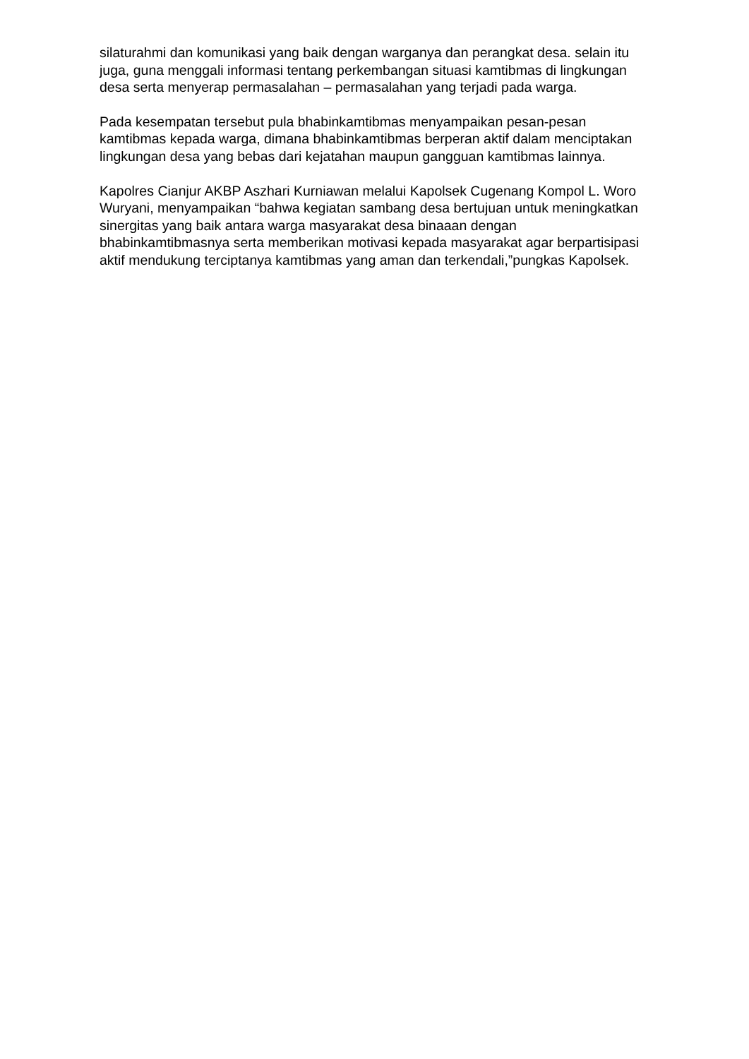silaturahmi dan komunikasi yang baik dengan warganya dan perangkat desa. selain itu juga, guna menggali informasi tentang perkembangan situasi kamtibmas di lingkungan desa serta menyerap permasalahan – permasalahan yang terjadi pada warga.
Pada kesempatan tersebut pula bhabinkamtibmas menyampaikan pesan-pesan kamtibmas kepada warga, dimana bhabinkamtibmas berperan aktif dalam menciptakan lingkungan desa yang bebas dari kejatahan maupun gangguan kamtibmas lainnya.
Kapolres Cianjur AKBP Aszhari Kurniawan melalui Kapolsek Cugenang Kompol L. Woro Wuryani, menyampaikan “bahwa kegiatan sambang desa bertujuan untuk meningkatkan sinergitas yang baik antara warga masyarakat desa binaaan dengan bhabinkamtibmasnya serta memberikan motivasi kepada masyarakat agar berpartisipasi aktif mendukung terciptanya kamtibmas yang aman dan terkendali,”pungkas Kapolsek.